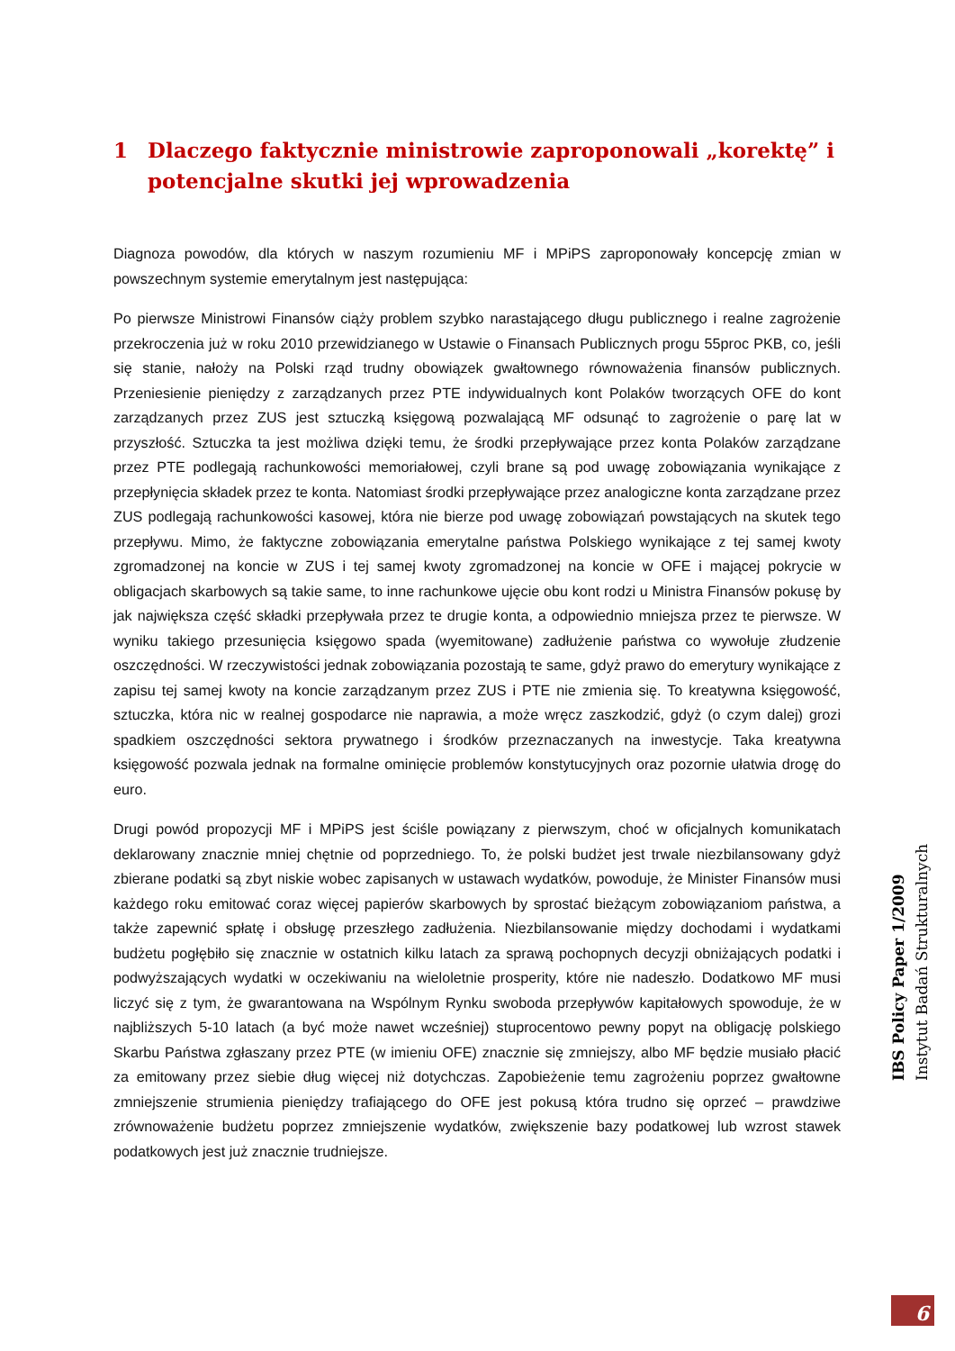1 Dlaczego faktycznie ministrowie zaproponowali „korektę” i potencjalne skutki jej wprowadzenia
Diagnoza powodów, dla których w naszym rozumieniu MF i MPiPS zaproponowały koncepcję zmian w powszechnym systemie emerytalnym jest następująca:
Po pierwsze Ministrowi Finansów ciąży problem szybko narastającego długu publicznego i realne zagrożenie przekroczenia już w roku 2010 przewidzianego w Ustawie o Finansach Publicznych progu 55proc PKB, co, jeśli się stanie, nałoży na Polski rząd trudny obowiązek gwałtownego równoważenia finansów publicznych. Przeniesienie pieniędzy z zarządzanych przez PTE indywidualnych kont Polaków tworzących OFE do kont zarządzanych przez ZUS jest sztuczką księgową pozwalającą MF odsunąć to zagrożenie o parę lat w przyszłość. Sztuczka ta jest możliwa dzięki temu, że środki przepływające przez konta Polaków zarządzane przez PTE podlegają rachunkowości memoriałowej, czyli brane są pod uwagę zobowiązania wynikające z przepłynięcia składek przez te konta. Natomiast środki przepływające przez analogiczne konta zarządzane przez ZUS podlegają rachunkowości kasowej, która nie bierze pod uwagę zobowiązań powstających na skutek tego przepływu. Mimo, że faktyczne zobowiązania emerytalne państwa Polskiego wynikające z tej samej kwoty zgromadzonej na koncie w ZUS i tej samej kwoty zgromadzonej na koncie w OFE i mającej pokrycie w obligacjach skarbowych są takie same, to inne rachunkowe ujęcie obu kont rodzi u Ministra Finansów pokusę by jak największa część składki przepływała przez te drugie konta, a odpowiednio mniejsza przez te pierwsze. W wyniku takiego przesunięcia księgowo spada (wyemitowane) zadłużenie państwa co wywołuje złudzenie oszczędności. W rzeczywistości jednak zobowiązania pozostają te same, gdyż prawo do emerytury wynikające z zapisu tej samej kwoty na koncie zarządzanym przez ZUS i PTE nie zmienia się. To kreatywna księgowość, sztuczka, która nic w realnej gospodarce nie naprawia, a może wręcz zaszkodzić, gdyż (o czym dalej) grozi spadkiem oszczędności sektora prywatnego i środków przeznaczanych na inwestycje. Taka kreatywna księgowość pozwala jednak na formalne ominięcie problemów konstytucyjnych oraz pozornie ułatwia drogę do euro.
Drugi powód propozycji MF i MPiPS jest ściśle powiązany z pierwszym, choć w oficjalnych komunikatach deklarowany znacznie mniej chętnie od poprzedniego. To, że polski budżet jest trwale niezbilansowany gdyż zbierane podatki są zbyt niskie wobec zapisanych w ustawach wydatków, powoduje, że Minister Finansów musi każdego roku emitować coraz więcej papierów skarbowych by sprostać bieżącym zobowiązaniom państwa, a także zapewnić spłatę i obsługę przeszłego zadłużenia. Niezbilansowanie między dochodami i wydatkami budżetu pogłębiło się znacznie w ostatnich kilku latach za sprawą pochopnych decyzji obniżających podatki i podwyższających wydatki w oczekiwaniu na wieloletnie prosperity, które nie nadeszło. Dodatkowo MF musi liczyć się z tym, że gwarantowana na Wspólnym Rynku swoboda przepływów kapitałowych spowoduje, że w najbliższych 5-10 latach (a być może nawet wcześniej) stuprocentowo pewny popyt na obligację polskiego Skarbu Państwa zgłaszany przez PTE (w imieniu OFE) znacznie się zmniejszy, albo MF będzie musiało płacić za emitowany przez siebie dług więcej niż dotychczas. Zapobieżenie temu zagrożeniu poprzez gwałtowne zmniejszenie strumienia pieniędzy trafiającego do OFE jest pokusą która trudno się oprzeć – prawdziwe zrównoważenie budżetu poprzez zmniejszenie wydatków, zwiększenie bazy podatkowej lub wzrost stawek podatkowych jest już znacznie trudniejsze.
IBS Policy Paper 1/2009
Instytut Badań Strukturalnych
6